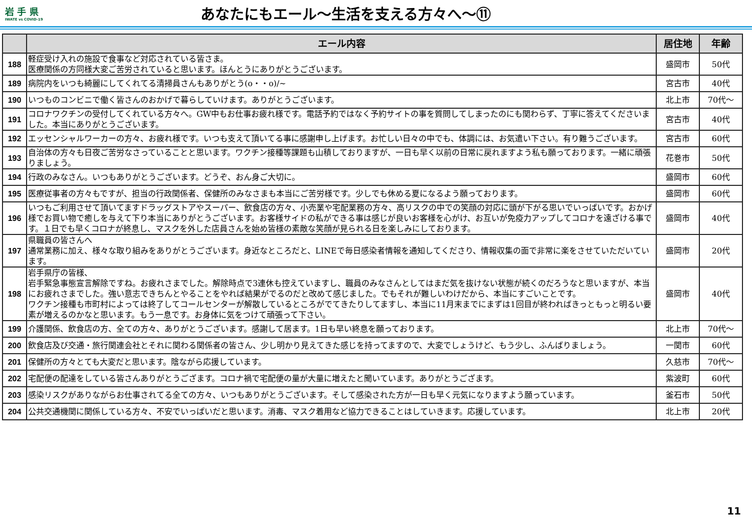岩 手 県
IWATE vs COVID-19
あなたにもエール～生活を支える方々へ～⑪
| | エール内容 | 居住地 | 年齢 |
| --- | --- | --- | --- |
| 188 | 軽症受け入れの施設で食事など対応されている皆さま。 医療関係の方同様大変ご苦労されていると思います。ほんとうにありがとうございます。 | 盛岡市 | 50代 |
| 189 | 病院内をいつも綺麗にしてくれてる清掃員さんもありがとう(o・・o)/~ | 宮古市 | 40代 |
| 190 | いつものコンビニで働く皆さんのおかげで暮らしていけます。ありがとうございます。 | 北上市 | 70代～ |
| 191 | コロナワクチンの受付してくれている方々へ。GW中もお仕事お疲れ様です。電話予約ではなく予約サイトの事を質問してしまったのにも関わらず、丁寧に答えてくださいました。本当にありがとうございます。 | 宮古市 | 40代 |
| 192 | エッセンシャルワーカーの方々、お疲れ様です。いつも支えて頂いてる事に感謝申し上げます。お忙しい日々の中でも、体調には、お気遣い下さい。有り難うございます。 | 宮古市 | 60代 |
| 193 | 自治体の方々も日夜ご苦労なさっていることと思います。ワクチン接種等課題も山積しておりますが、一日も早く以前の日常に戻れますよう私も願っております。一緒に頑張りましょう。 | 花巻市 | 50代 |
| 194 | 行政のみなさん。いつもありがとうございます。どうぞ、おん身ご大切に。 | 盛岡市 | 60代 |
| 195 | 医療従事者の方々もですが、担当の行政関係者、保健所のみなさまも本当にご苦労様です。少しでも休める夏になるよう願っております。 | 盛岡市 | 60代 |
| 196 | いつもご利用させて頂いてますドラッグストアやスーパー、飲食店の方々、小売業や宅配業務の方々、高リスクの中での笑顔の対応に頭が下がる思いでいっぱいです。おかげ様でお買い物で癒しを与えて下り本当にありがとうございます。お客様サイドの私ができる事は感じが良いお客様を心がけ、お互いが免疫力アップしてコロナを遠ざける事です。１日でも早くコロナが終息し、マスクを外した店員さんを始め皆様の素敵な笑顔が見られる日を楽しみにしております。 | 盛岡市 | 40代 |
| 197 | 県職員の皆さんへ 通常業務に加え、様々な取り組みをありがとうございます。身近なところだと、LINEで毎日感染者情報を通知してくださり、情報収集の面で非常に楽をさせていただいています。 | 盛岡市 | 20代 |
| 198 | 岩手県庁の皆様、 岩手緊急事態宣言解除ですね。お疲れさまでした。解除時点で3連休も控えていますし、職員のみなさんとしてはまだ気を抜けない状態が続くのだろうなと思いますが、本当にお疲れさまでした。強い意志できちんとやることをやれば結果がでるのだと改めて感じました。でもそれが難しいわけだから、本当にすごいことです。 ワクチン接種も市町村によっては終了してコールセンターが解散しているところがでてきたりしてますし、本当に11月末までにまずは1回目が終わればきっともっと明るい要素が増えるのかなと思います。もう一息です。お身体に気をつけて頑張って下さい。 | 盛岡市 | 40代 |
| 199 | 介護関係、飲食店の方、全ての方々、ありがとうございます。感謝して居ます。1日も早い終息を願っております。 | 北上市 | 70代～ |
| 200 | 飲食店及び交通・旅行関連会社とそれに関わる関係者の皆さん、少し明かり見えてきた感じを持ってますので、大変でしょうけど、もう少し、ふんばりましょう。 | 一関市 | 60代 |
| 201 | 保健所の方々とても大変だと思います。陰ながら応援しています。 | 久慈市 | 70代～ |
| 202 | 宅配便の配達をしている皆さんありがとうござます。コロナ禍で宅配便の量が大量に増えたと聞いています。ありがとうござます。 | 紫波町 | 60代 |
| 203 | 感染リスクがありながらお仕事されてる全ての方々、いつもありがとうございます。そして感染された方が一日も早く元気になりますよう願っています。 | 釜石市 | 50代 |
| 204 | 公共交通機関に関係している方々、不安でいっぱいだと思います。消毒、マスク着用など協力できることはしていきます。応援しています。 | 北上市 | 20代 |
11